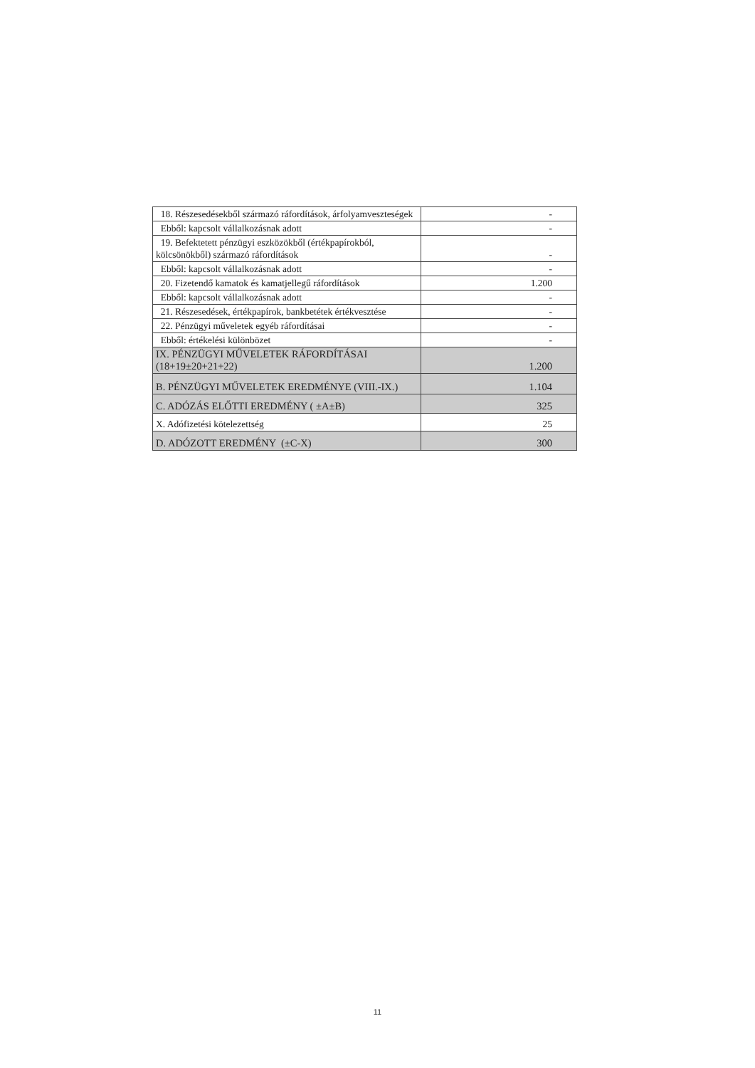| 18. Részesedésekből származó ráfordítások, árfolyamveszteségek | - |
| Ebből: kapcsolt vállalkozásnak adott | - |
| 19. Befektetett pénzügyi eszközökből (értékpapírokból, kölcsönökből) származó ráfordítások | - |
| Ebből: kapcsolt vállalkozásnak adott | - |
| 20. Fizetendő kamatok és kamatjellegű ráfordítások | 1.200 |
| Ebből: kapcsolt vállalkozásnak adott | - |
| 21. Részesedések, értékpapírok, bankbetétek értékvesztése | - |
| 22. Pénzügyi műveletek egyéb ráfordításai | - |
| Ebből: értékelési különbözet | - |
| IX. PÉNZÜGYI MŰVELETEK RÁFORDÍTÁSAI (18+19±20+21+22) | 1.200 |
| B. PÉNZÜGYI MŰVELETEK EREDMÉNYE (VIII.-IX.) | 1.104 |
| C. ADÓZÁS ELŐTTI EREDMÉNY ( ±A±B) | 325 |
| X. Adófizetési kötelezettség | 25 |
| D. ADÓZOTT EREDMÉNY (±C-X) | 300 |
11